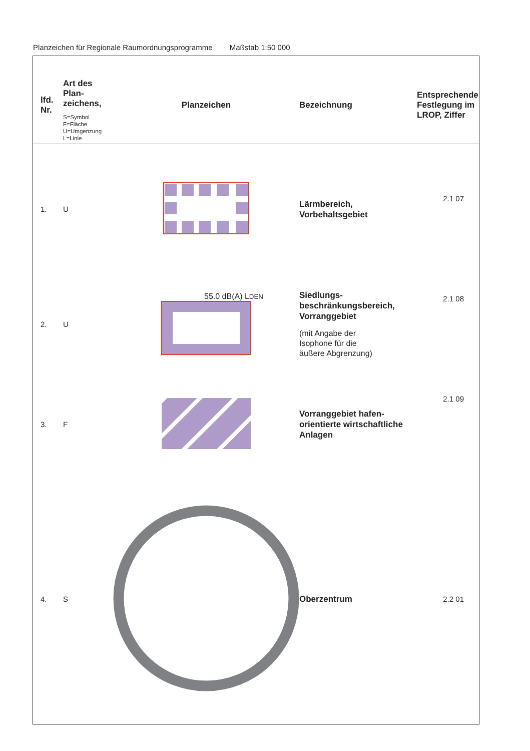Planzeichen für Regionale Raumordnungsprogramme Maßstab 1:50 000
| lfd. Nr. | Art des Plan- zeichens, S=Symbol F=Fläche U=Umgenzung L=Linie | Planzeichen | Bezeichnung | Entsprechende Festlegung im LROP, Ziffer |
| --- | --- | --- | --- | --- |
| 1. | U | | Lärmbereich, Vorbehaltsgebiet | 2.1 07 |
| 2. | U | 55.0 dB(A) L DEN | Siedlungs- beschränkungsbereich, Vorranggebiet (mit Angabe der Isophone für die äußere Abgrenzung) | 2.1 08 |
| 3. | F | | Vorranggebiet hafen- orientierte wirtschaftliche Anlagen | 2.1 09 |
| 4. | S | | Oberzentrum | 2.2 01 |